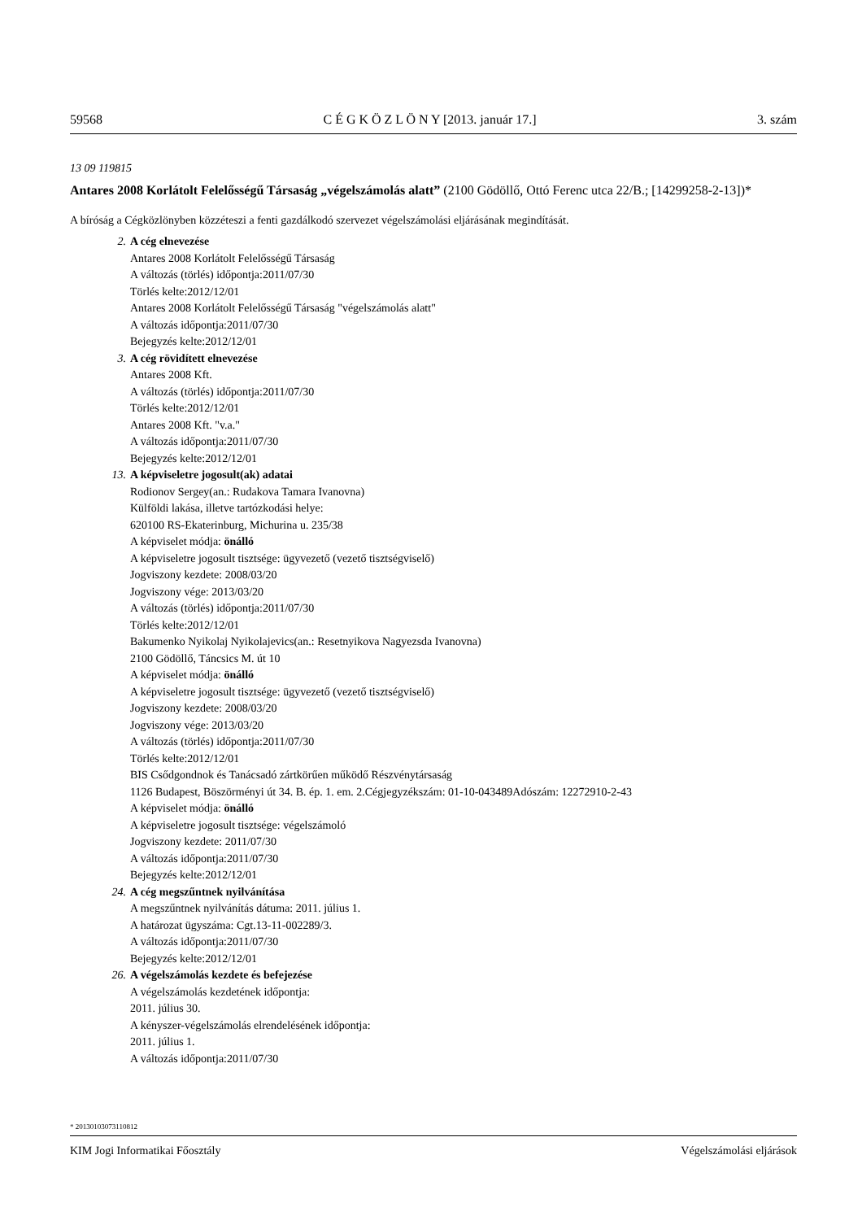59568 C É G K Ö Z L Ö N Y [2013. január 17.] 3. szám
13 09 119815
Antares 2008 Korlátolt Felelősségű Társaság „végelszámolás alatt” (2100 Gödöllő, Ottó Ferenc utca 22/B.; [14299258-2-13])*
A bíróság a Cégközlönyben közzéteszi a fenti gazdálkodó szervezet végelszámolási eljárásának megindítását.
2. A cég elnevezése
Antares 2008 Korlátolt Felelősségű Társaság
A változás (törlés) időpontja:2011/07/30
Törlés kelte:2012/12/01
Antares 2008 Korlátolt Felelősségű Társaság "végelszámolás alatt"
A változás időpontja:2011/07/30
Bejegyzés kelte:2012/12/01
3. A cég rövidített elnevezése
Antares 2008 Kft.
A változás (törlés) időpontja:2011/07/30
Törlés kelte:2012/12/01
Antares 2008 Kft. "v.a."
A változás időpontja:2011/07/30
Bejegyzés kelte:2012/12/01
13. A képviseletre jogosult(ak) adatai
Rodionov Sergey(an.: Rudakova Tamara Ivanovna)
Külföldi lakása, illetve tartózkodási helye:
620100 RS-Ekaterinburg, Michurina u. 235/38
A képviselet módja: önálló
A képviseletre jogosult tisztsége: ügyvezető (vezető tisztségviselő)
Jogviszony kezdete: 2008/03/20
Jogviszony vége: 2013/03/20
A változás (törlés) időpontja:2011/07/30
Törlés kelte:2012/12/01
Bakumenko Nyikolaj Nyikolajevics(an.: Resetnyikova Nagyezsda Ivanovna)
2100 Gödöllő, Táncsics M. út 10
A képviselet módja: önálló
A képviseletre jogosult tisztsége: ügyvezető (vezető tisztségviselő)
Jogviszony kezdete: 2008/03/20
Jogviszony vége: 2013/03/20
A változás (törlés) időpontja:2011/07/30
Törlés kelte:2012/12/01
BIS Csődgondnok és Tanácsadó zártkörűen működő Részvénytársaság
1126 Budapest, Böszörményi út 34. B. ép. 1. em. 2.Cégjegyzékszám: 01-10-043489Adószám: 12272910-2-43
A képviselet módja: önálló
A képviseletre jogosult tisztsége: végelszámoló
Jogviszony kezdete: 2011/07/30
A változás időpontja:2011/07/30
Bejegyzés kelte:2012/12/01
24. A cég megszűntnek nyilvánítása
A megszűntnek nyilvánítás dátuma: 2011. július 1.
A határozat ügyszáma: Cgt.13-11-002289/3.
A változás időpontja:2011/07/30
Bejegyzés kelte:2012/12/01
26. A végelszámolás kezdete és befejezése
A végelszámolás kezdetének időpontja:
2011. július 30.
A kényszer-végelszámolás elrendelésének időpontja:
2011. július 1.
A változás időpontja:2011/07/30
* 20130103073110812
KIM Jogi Informatikai Főosztály Végelszámolási eljárások